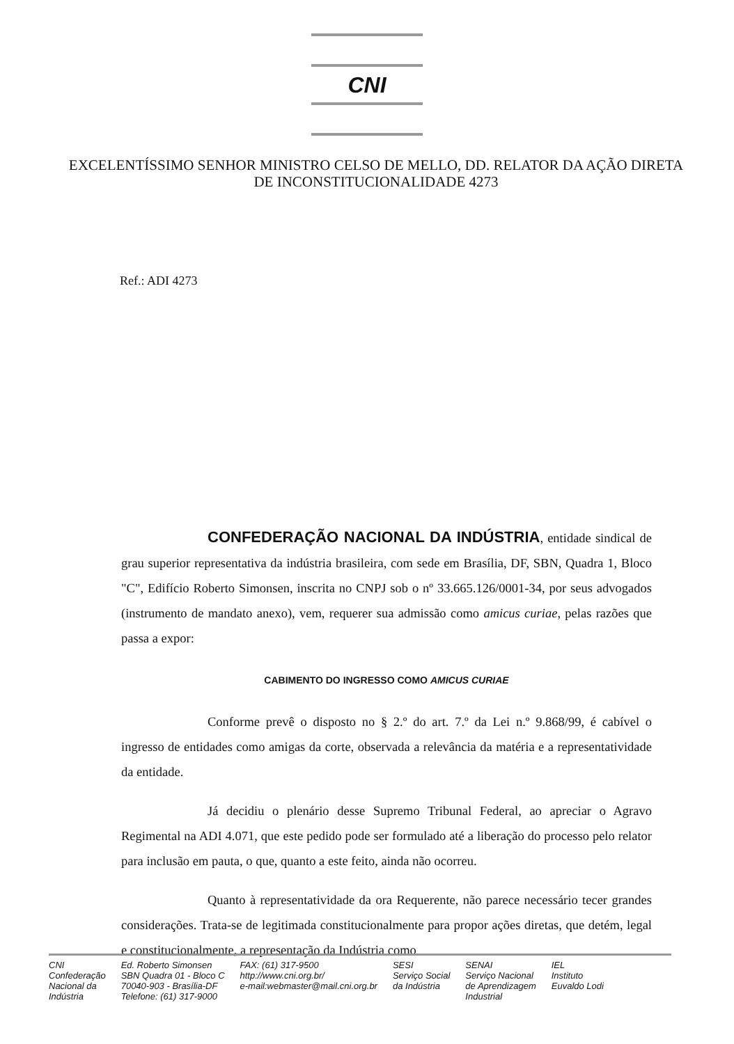CNI
EXCELENTÍSSIMO SENHOR MINISTRO CELSO DE MELLO, DD. RELATOR DA AÇÃO DIRETA DE INCONSTITUCIONALIDADE 4273
Ref.: ADI 4273
CONFEDERAÇÃO NACIONAL DA INDÚSTRIA, entidade sindical de grau superior representativa da indústria brasileira, com sede em Brasília, DF, SBN, Quadra 1, Bloco "C", Edifício Roberto Simonsen, inscrita no CNPJ sob o nº 33.665.126/0001-34, por seus advogados (instrumento de mandato anexo), vem, requerer sua admissão como amicus curiae, pelas razões que passa a expor:
CABIMENTO DO INGRESSO COMO AMICUS CURIAE
Conforme prevê o disposto no § 2.º do art. 7.º da Lei n.º 9.868/99, é cabível o ingresso de entidades como amigas da corte, observada a relevância da matéria e a representatividade da entidade.
Já decidiu o plenário desse Supremo Tribunal Federal, ao apreciar o Agravo Regimental na ADI 4.071, que este pedido pode ser formulado até a liberação do processo pelo relator para inclusão em pauta, o que, quanto a este feito, ainda não ocorreu.
Quanto à representatividade da ora Requerente, não parece necessário tecer grandes considerações. Trata-se de legitimada constitucionalmente para propor ações diretas, que detém, legal e constitucionalmente, a representação da Indústria como
CNI
Confederação
Nacional da
Indústria
Ed. Roberto Simonsen
SBN Quadra 01 - Bloco C
70040-903 - Brasília-DF
Telefone: (61) 317-9000
FAX: (61) 317-9500
http://www.cni.org.br/
e-mail:webmaster@mail.cni.org.br
SESI
Serviço Social
da Indústria
SENAI
Serviço Nacional
de Aprendizagem
Industrial
IEL
Instituto
Euvaldo Lodi